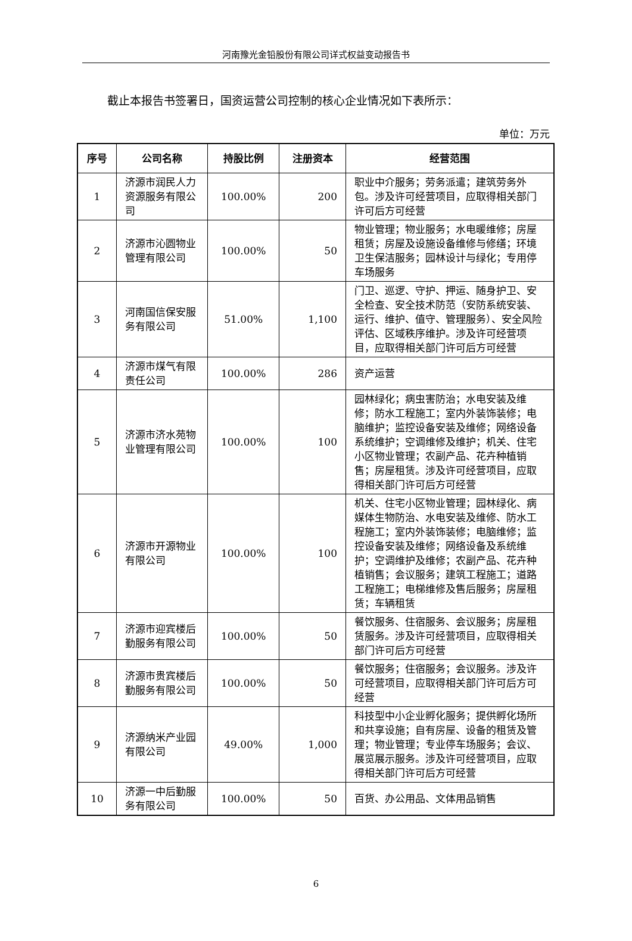河南豫光金铅股份有限公司详式权益变动报告书
截止本报告书签署日，国资运营公司控制的核心企业情况如下表所示：
单位：万元
| 序号 | 公司名称 | 持股比例 | 注册资本 | 经营范围 |
| --- | --- | --- | --- | --- |
| 1 | 济源市润民人力资源服务有限公司 | 100.00% | 200 | 职业中介服务；劳务派遣；建筑劳务外包。涉及许可经营项目，应取得相关部门许可后方可经营 |
| 2 | 济源市沁圆物业管理有限公司 | 100.00% | 50 | 物业管理；物业服务；水电暖维修；房屋租赁；房屋及设施设备维修与修缮；环境卫生保洁服务；园林设计与绿化；专用停车场服务 |
| 3 | 河南国信保安服务有限公司 | 51.00% | 1,100 | 门卫、巡逻、守护、押运、随身护卫、安全检查、安全技术防范（安防系统安装、运行、维护、值守、管理服务）、安全风险评估、区域秩序维护。涉及许可经营项目，应取得相关部门许可后方可经营 |
| 4 | 济源市煤气有限责任公司 | 100.00% | 286 | 资产运营 |
| 5 | 济源市济水苑物业管理有限公司 | 100.00% | 100 | 园林绿化；病虫害防治；水电安装及维修；防水工程施工；室内外装饰装修；电脑维护；监控设备安装及维修；网络设备系统维护；空调维修及维护；机关、住宅小区物业管理；农副产品、花卉种植销售；房屋租赁。涉及许可经营项目，应取得相关部门许可后方可经营 |
| 6 | 济源市开源物业有限公司 | 100.00% | 100 | 机关、住宅小区物业管理；园林绿化、病媒体生物防治、水电安装及维修、防水工程施工；室内外装饰装修；电脑维修；监控设备安装及维修；网络设备及系统维护；空调维护及维修；农副产品、花卉种植销售；会议服务；建筑工程施工；道路工程施工；电梯维修及售后服务；房屋租赁；车辆租赁 |
| 7 | 济源市迎宾楼后勤服务有限公司 | 100.00% | 50 | 餐饮服务、住宿服务、会议服务；房屋租赁服务。涉及许可经营项目，应取得相关部门许可后方可经营 |
| 8 | 济源市贵宾楼后勤服务有限公司 | 100.00% | 50 | 餐饮服务；住宿服务；会议服务。涉及许可经营项目，应取得相关部门许可后方可经营 |
| 9 | 济源纳米产业园有限公司 | 49.00% | 1,000 | 科技型中小企业孵化服务；提供孵化场所和共享设施；自有房屋、设备的租赁及管理；物业管理；专业停车场服务；会议、展览展示服务。涉及许可经营项目，应取得相关部门许可后方可经营 |
| 10 | 济源一中后勤服务有限公司 | 100.00% | 50 | 百货、办公用品、文体用品销售 |
6